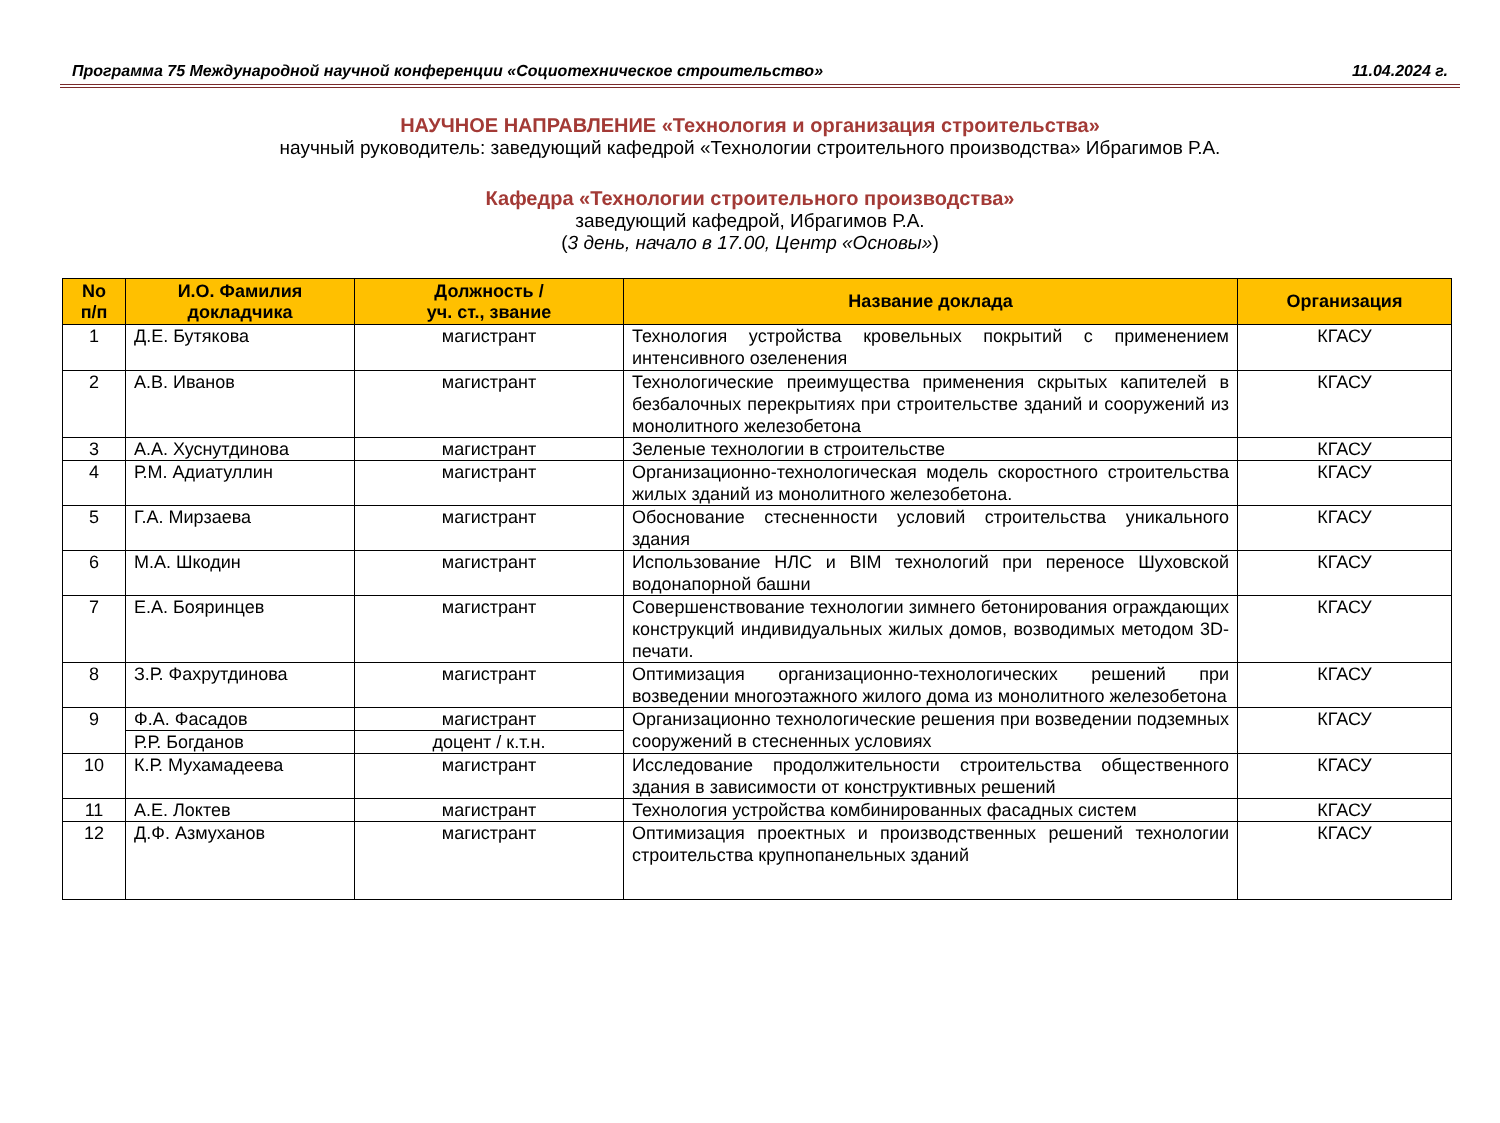Программа 75 Международной научной конференции «Социотехническое строительство» 11.04.2024 г.
НАУЧНОЕ НАПРАВЛЕНИЕ «Технология и организация строительства»
научный руководитель: заведующий кафедрой «Технологии строительного производства» Ибрагимов Р.А.
Кафедра «Технологии строительного производства»
заведующий кафедрой, Ибрагимов Р.А.
(3 день, начало в 17.00, Центр «Основы»)
| No п/п | И.О. Фамилия докладчика | Должность / уч. ст., звание | Название доклада | Организация |
| --- | --- | --- | --- | --- |
| 1 | Д.Е. Бутякова | магистрант | Технология устройства кровельных покрытий с применением интенсивного озеленения | КГАСУ |
| 2 | А.В. Иванов | магистрант | Технологические преимущества применения скрытых капителей в безбалочных перекрытиях при строительстве зданий и сооружений из монолитного железобетона | КГАСУ |
| 3 | А.А. Хуснутдинова | магистрант | Зеленые технологии в строительстве | КГАСУ |
| 4 | Р.М. Адиатуллин | магистрант | Организационно-технологическая модель скоростного строительства жилых зданий из монолитного железобетона. | КГАСУ |
| 5 | Г.А. Мирзаева | магистрант | Обоснование стесненности условий строительства уникального здания | КГАСУ |
| 6 | М.А. Шкодин | магистрант | Использование НЛС и BIM технологий при переносе Шуховской водонапорной башни | КГАСУ |
| 7 | Е.А. Бояринцев | магистрант | Совершенствование технологии зимнего бетонирования ограждающих конструкций индивидуальных жилых домов, возводимых методом 3D-печати. | КГАСУ |
| 8 | З.Р. Фахрутдинова | магистрант | Оптимизация организационно-технологических решений при возведении многоэтажного жилого дома из монолитного железобетона | КГАСУ |
| 9 | Ф.А. Фасадов | магистрант | Организационно технологические решения при возведении подземных сооружений в стесненных условиях | КГАСУ |
| | Р.Р. Богданов | доцент / к.т.н. | | |
| 10 | К.Р. Мухамадеева | магистрант | Исследование продолжительности строительства общественного здания в зависимости от конструктивных решений | КГАСУ |
| 11 | А.Е. Локтев | магистрант | Технология устройства комбинированных фасадных систем | КГАСУ |
| 12 | Д.Ф. Азмуханов | магистрант | Оптимизация проектных и производственных решений технологии строительства крупнопанельных зданий | КГАСУ |